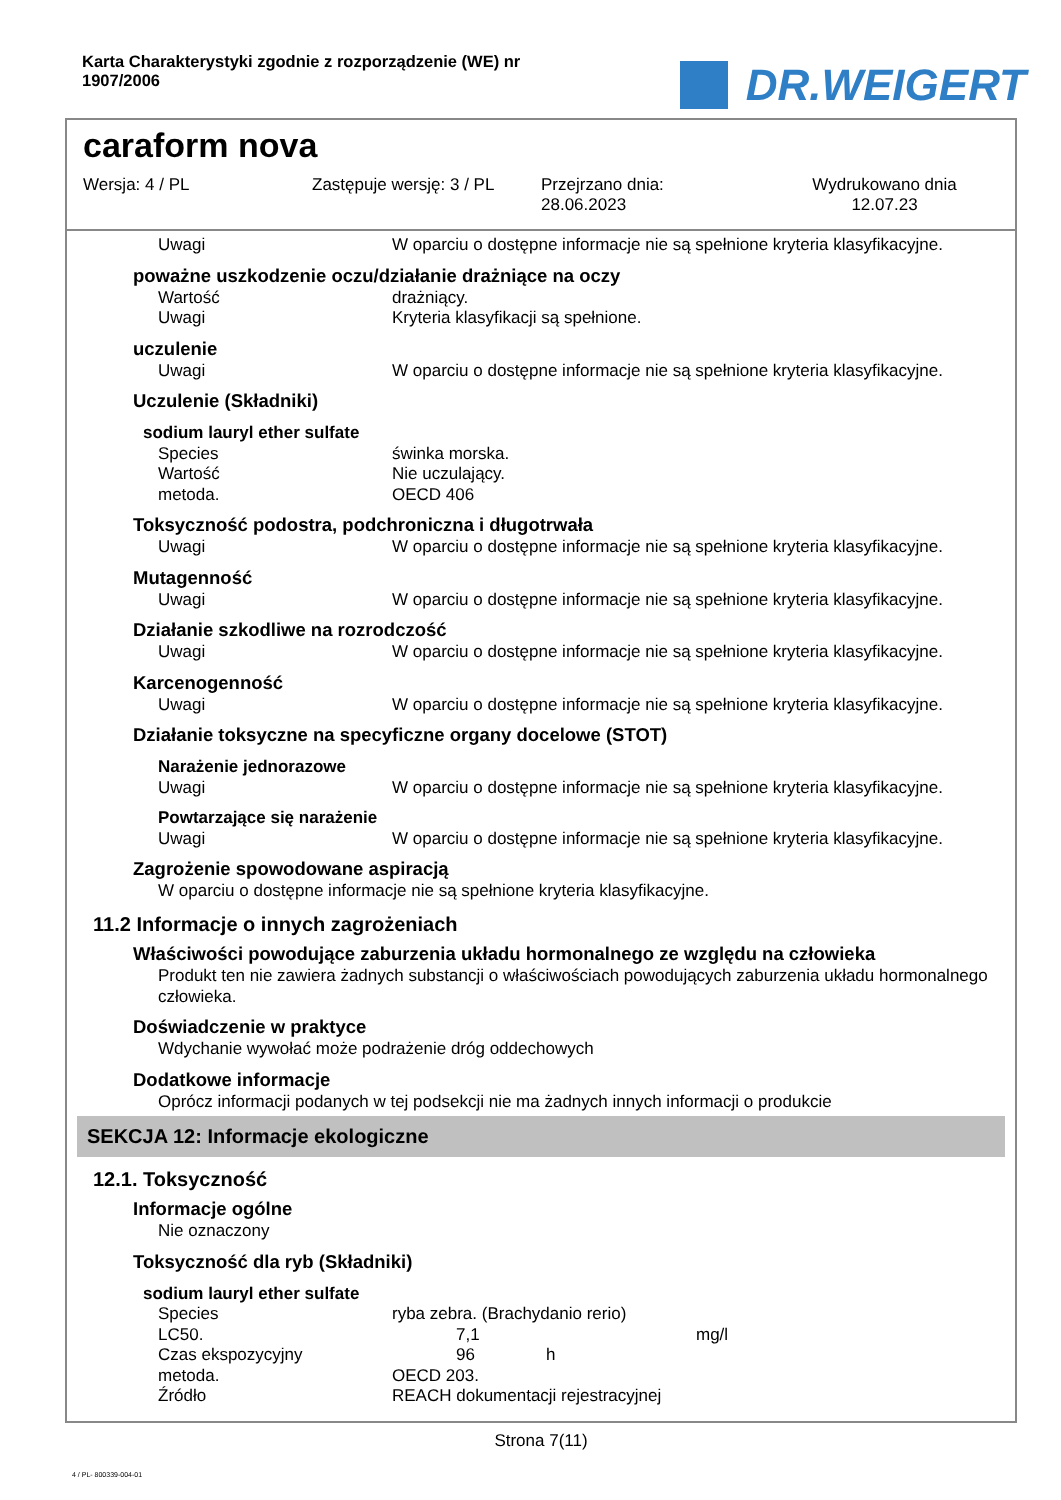Karta Charakterystyki zgodnie z rozporządzenie (WE) nr 1907/2006
DR.WEIGERT
caraform nova
Wersja: 4 / PL Zastępuje wersję: 3 / PL Przejrzano dnia:
28.06.2023
Wydrukowano dnia
12.07.23
Uwagi W oparciu o dostępne informacje nie są spełnione kryteria klasyfikacyjne.
poważne uszkodzenie oczu/działanie drażniące na oczy
Wartość drażniący.
Uwagi Kryteria klasyfikacji są spełnione.
uczulenie
Uwagi W oparciu o dostępne informacje nie są spełnione kryteria klasyfikacyjne.
Uczulenie (Składniki)
sodium lauryl ether sulfate
Species świnka morska.
Wartość Nie uczulający.
metoda. OECD 406
Toksyczność podostra, podchroniczna i długotrwała
Uwagi W oparciu o dostępne informacje nie są spełnione kryteria klasyfikacyjne.
Mutagenność
Uwagi W oparciu o dostępne informacje nie są spełnione kryteria klasyfikacyjne.
Działanie szkodliwe na rozrodczość
Uwagi W oparciu o dostępne informacje nie są spełnione kryteria klasyfikacyjne.
Karcenogenność
Uwagi W oparciu o dostępne informacje nie są spełnione kryteria klasyfikacyjne.
Działanie toksyczne na specyficzne organy docelowe (STOT)
Narażenie jednorazowe
Uwagi W oparciu o dostępne informacje nie są spełnione kryteria klasyfikacyjne.
Powtarzające się narażenie
Uwagi W oparciu o dostępne informacje nie są spełnione kryteria klasyfikacyjne.
Zagrożenie spowodowane aspiracją
W oparciu o dostępne informacje nie są spełnione kryteria klasyfikacyjne.
11.2 Informacje o innych zagrożeniach
Właściwości powodujące zaburzenia układu hormonalnego ze względu na człowieka
Produkt ten nie zawiera żadnych substancji o właściwościach powodujących zaburzenia układu hormonalnego człowieka.
Doświadczenie w praktyce
Wdychanie wywołać może podrażenie dróg oddechowych
Dodatkowe informacje
Oprócz informacji podanych w tej podsekcji nie ma żadnych innych informacji o produkcie
SEKCJA 12: Informacje ekologiczne
12.1. Toksyczność
Informacje ogólne
Nie oznaczony
Toksyczność dla ryb (Składniki)
sodium lauryl ether sulfate
Species ryba zebra. (Brachydanio rerio)
LC50. 7,1 mg/l
Czas ekspozycyjny 96 h
metoda. OECD 203.
Źródło REACH dokumentacji rejestracyjnej
Strona 7(11)
4 / PL- 800339-004-01